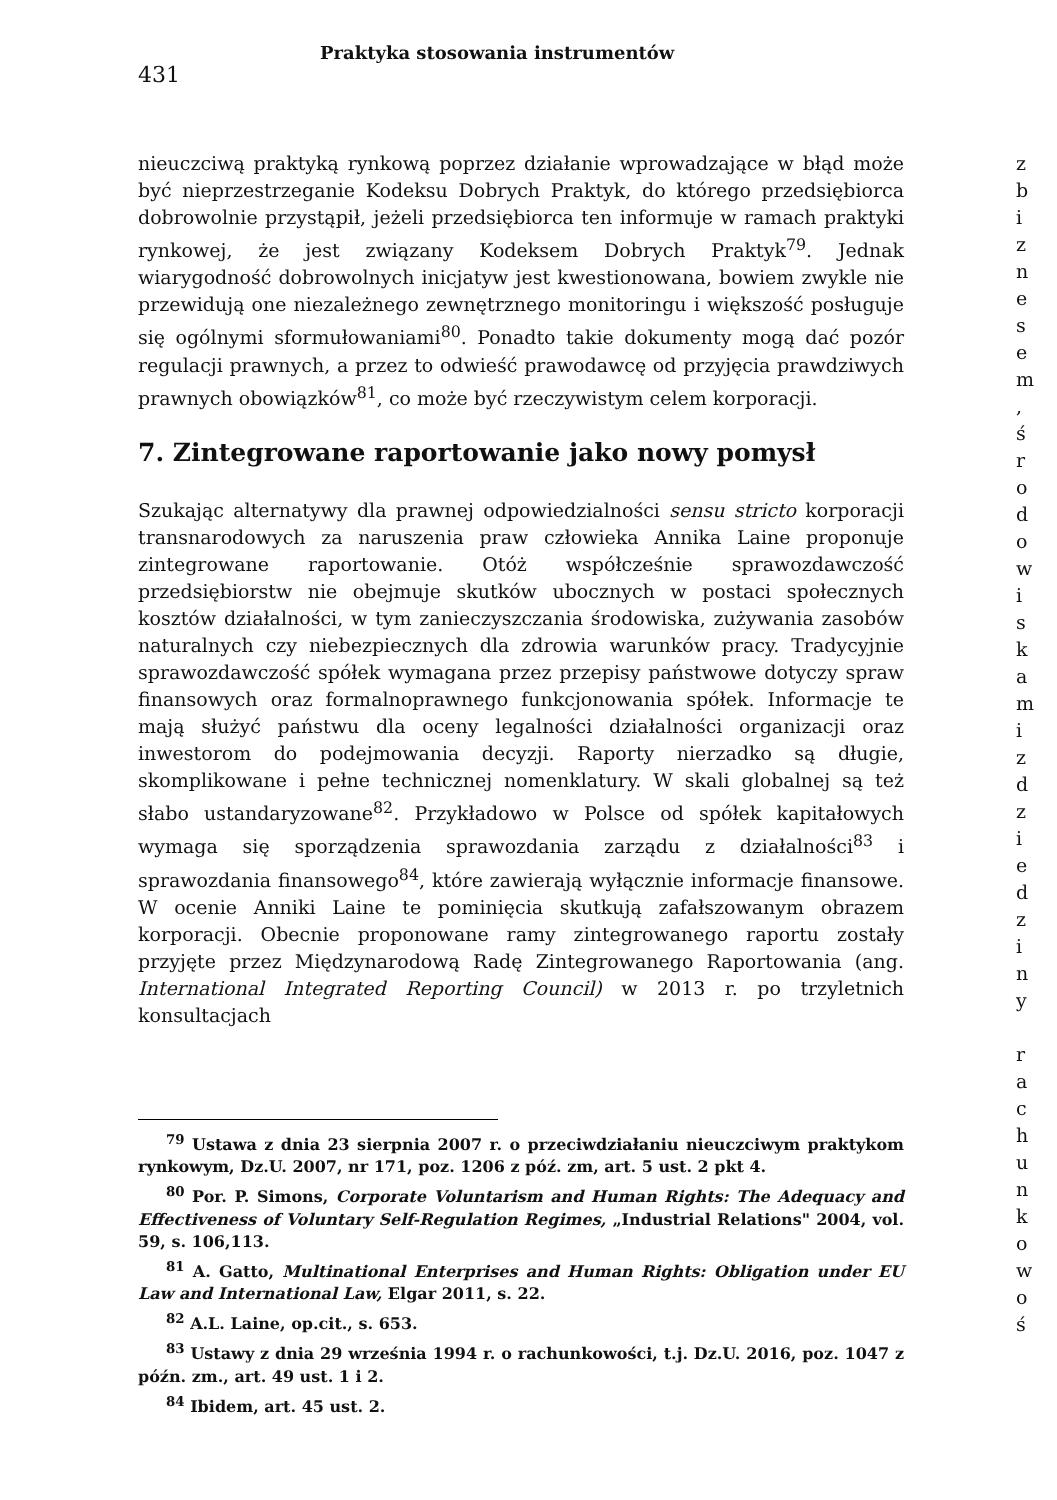431
Praktyka stosowania instrumentów
nieuczciwą praktyką rynkową poprzez działanie wprowadzające w błąd może być nieprzestrzeganie Kodeksu Dobrych Praktyk, do którego przedsiębiorca dobrowolnie przystąpił, jeżeli przedsiębiorca ten informuje w ramach praktyki rynkowej, że jest związany Kodeksem Dobrych Praktyk<sup>79</sup>. Jednak wiarygodność dobrowolnych inicjatyw jest kwestionowana, bowiem zwykle nie przewidują one niezależnego zewnętrznego monitoringu i większość posługuje się ogólnymi sformułowaniami<sup>80</sup>. Ponadto takie dokumenty mogą dać pozór regulacji prawnych, a przez to odwieść prawodawcę od przyjęcia prawdziwych prawnych obowiązków<sup>81</sup>, co może być rzeczywistym celem korporacji.
7. Zintegrowane raportowanie jako nowy pomysł
Szukając alternatywy dla prawnej odpowiedzialności sensu stricto korporacji transnarodowych za naruszenia praw człowieka Annika Laine proponuje zintegrowane raportowanie. Otóż współcześnie sprawozdawczość przedsiębiorstw nie obejmuje skutków ubocznych w postaci społecznych kosztów działalności, w tym zanieczyszczania środowiska, zużywania zasobów naturalnych czy niebezpiecznych dla zdrowia warunków pracy. Tradycyjnie sprawozdawczość spółek wymagana przez przepisy państwowe dotyczy spraw finansowych oraz formalnoprawnego funkcjonowania spółek. Informacje te mają służyć państwu dla oceny legalności działalności organizacji oraz inwestorom do podejmowania decyzji. Raporty nierzadko są długie, skomplikowane i pełne technicznej nomenklatury. W skali globalnej są też słabo ustandaryzowane<sup>82</sup>. Przykładowo w Polsce od spółek kapitałowych wymaga się sporządzenia sprawozdania zarządu z działalności<sup>83</sup> i sprawozdania finansowego<sup>84</sup>, które zawierają wyłącznie informacje finansowe. W ocenie Anniki Laine te pominięcia skutkują zafałszowanym obrazem korporacji. Obecnie proponowane ramy zintegrowanego raportu zostały przyjęte przez Międzynarodową Radę Zintegrowanego Raportowania (ang. International Integrated Reporting Council) w 2013 r. po trzyletnich konsultacjach
<sup>79</sup> Ustawa z dnia 23 sierpnia 2007 r. o przeciwdziałaniu nieuczciwym praktykom rynkowym, Dz.U. 2007, nr 171, poz. 1206 z póź. zm, art. 5 ust. 2 pkt 4.
<sup>80</sup> Por. P. Simons, Corporate Voluntarism and Human Rights: The Adequacy and Effectiveness of Voluntary Self-Regulation Regimes, „Industrial Relations" 2004, vol. 59, s. 106,113.
<sup>81</sup> A. Gatto, Multinational Enterprises and Human Rights: Obligation under EU Law and International Law, Elgar 2011, s. 22.
<sup>82</sup> A.L. Laine, op.cit., s. 653.
<sup>83</sup> Ustawy z dnia 29 września 1994 r. o rachunkowości, t.j. Dz.U. 2016, poz. 1047 z późn. zm., art. 49 ust. 1 i 2.
<sup>84</sup> Ibidem, art. 45 ust. 2.
z
b
i
z
n
e
s
e
m
,
ś
r
o
d
o
w
i
s
k
a
m
i
z
d
z
i
e
d
z
i
n
y
r
a
c
h
u
n
k
o
w
o
ś